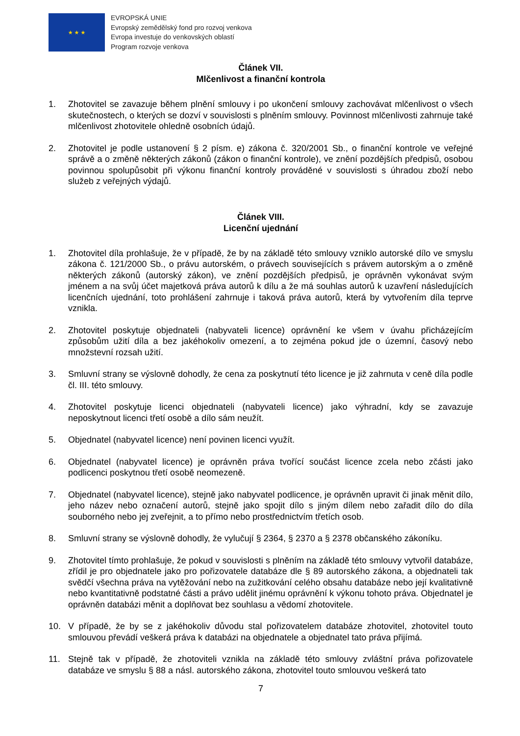★ ★ ★
EVROPSKÁ UNIE
Evropský zemědělský fond pro rozvoj venkova
Evropa investuje do venkovských oblastí
Program rozvoje venkova
Článek VII.
Mlčenlivost a finanční kontrola
1. Zhotovitel se zavazuje během plnění smlouvy i po ukončení smlouvy zachovávat mlčenlivost o všech skutečnostech, o kterých se dozví v souvislosti s plněním smlouvy. Povinnost mlčenlivosti zahrnuje také mlčenlivost zhotovitele ohledně osobních údajů.
2. Zhotovitel je podle ustanovení § 2 písm. e) zákona č. 320/2001 Sb., o finanční kontrole ve veřejné správě a o změně některých zákonů (zákon o finanční kontrole), ve znění pozdějších předpisů, osobou povinnou spolupůsobit při výkonu finanční kontroly prováděné v souvislosti s úhradou zboží nebo služeb z veřejných výdajů.
Článek VIII.
Licenční ujednání
1. Zhotovitel díla prohlašuje, že v případě, že by na základě této smlouvy vzniklo autorské dílo ve smyslu zákona č. 121/2000 Sb., o právu autorském, o právech souvisejících s právem autorským a o změně některých zákonů (autorský zákon), ve znění pozdějších předpisů, je oprávněn vykonávat svým jménem a na svůj účet majetková práva autorů k dílu a že má souhlas autorů k uzavření následujících licenčních ujednání, toto prohlášení zahrnuje i taková práva autorů, která by vytvořením díla teprve vznikla.
2. Zhotovitel poskytuje objednateli (nabyvateli licence) oprávnění ke všem v úvahu přicházejícím způsobům užití díla a bez jakéhokoliv omezení, a to zejména pokud jde o územní, časový nebo množstevní rozsah užití.
3. Smluvní strany se výslovně dohodly, že cena za poskytnutí této licence je již zahrnuta v ceně díla podle čl. III. této smlouvy.
4. Zhotovitel poskytuje licenci objednateli (nabyvateli licence) jako výhradní, kdy se zavazuje neposkytnout licenci třetí osobě a dílo sám neužít.
5. Objednatel (nabyvatel licence) není povinen licenci využít.
6. Objednatel (nabyvatel licence) je oprávněn práva tvořící součást licence zcela nebo zčásti jako podlicenci poskytnou třetí osobě neomezeně.
7. Objednatel (nabyvatel licence), stejně jako nabyvatel podlicence, je oprávněn upravit či jinak měnit dílo, jeho název nebo označení autorů, stejně jako spojit dílo s jiným dílem nebo zařadit dílo do díla souborného nebo jej zveřejnit, a to přímo nebo prostřednictvím třetích osob.
8. Smluvní strany se výslovně dohodly, že vylučují § 2364, § 2370 a § 2378 občanského zákoníku.
9. Zhotovitel tímto prohlašuje, že pokud v souvislosti s plněním na základě této smlouvy vytvořil databáze, zřídil je pro objednatele jako pro pořizovatele databáze dle § 89 autorského zákona, a objednateli tak svědčí všechna práva na vytěžování nebo na zužitkování celého obsahu databáze nebo její kvalitativně nebo kvantitativně podstatné části a právo udělit jinému oprávnění k výkonu tohoto práva. Objednatel je oprávněn databázi měnit a doplňovat bez souhlasu a vědomí zhotovitele.
10. V případě, že by se z jakéhokoliv důvodu stal pořizovatelem databáze zhotovitel, zhotovitel touto smlouvou převádí veškerá práva k databázi na objednatele a objednatel tato práva přijímá.
11. Stejně tak v případě, že zhotoviteli vznikla na základě této smlouvy zvláštní práva pořizovatele databáze ve smyslu § 88 a násl. autorského zákona, zhotovitel touto smlouvou veškerá tato
7